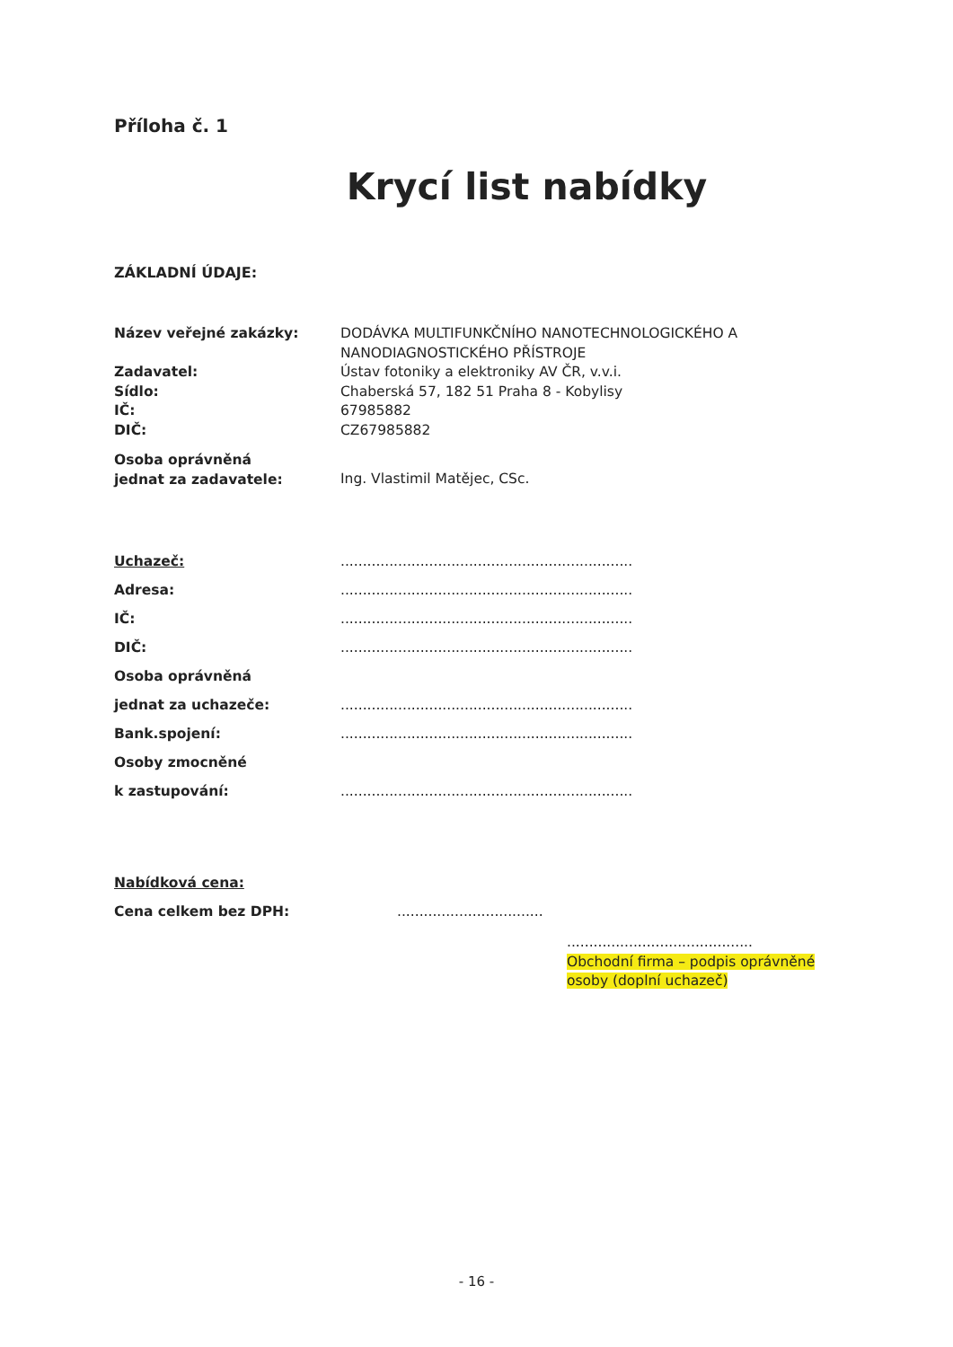Příloha č. 1
Krycí list nabídky
ZÁKLADNÍ ÚDAJE:
| Název veřejné zakázky: | DODÁVKA MULTIFUNKČNÍHO NANOTECHNOLOGICKÉHO A NANODIAGNOSTICKÉHO PŘÍSTROJE |
| Zadavatel: | Ústav fotoniky a elektroniky AV ČR, v.v.i. |
| Sídlo: | Chaberská 57, 182 51 Praha 8 - Kobylisy |
| IČ: | 67985882 |
| DIČ: | CZ67985882 |
| Osoba oprávněná jednat za zadavatele: | Ing. Vlastimil Matějec, CSc. |
| Uchazeč: | .................................................................. |
| Adresa: | .................................................................. |
| IČ: | .................................................................. |
| DIČ: | .................................................................. |
| Osoba oprávněná | |
| jednat za uchazeče: | .................................................................. |
| Bank.spojení: | .................................................................. |
| Osoby zmocněné | |
| k zastupování: | .................................................................. |
| Nabídková cena: | |
| Cena celkem bez DPH: | ................................. |
..........................................
Obchodní firma – podpis oprávněné osoby (doplní uchazeč)
- 16 -